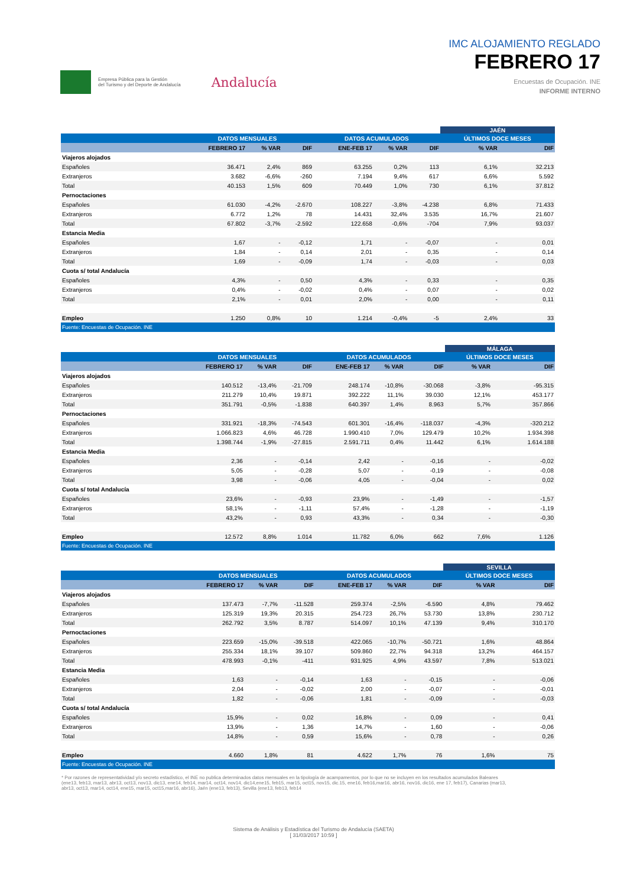Empresa Pública para la Gestión
del Turismo y del Deporte de Andalucía
Andalucía
IMC ALOJAMIENTO REGLADO
FEBRERO 17
Encuestas de Ocupación. INE
INFORME INTERNO
| | | | | | | | JAÉN | |
| | DATOS MENSUALES | | | DATOS ACUMULADOS | | | ÚLTIMOS DOCE MESES | |
| | FEBRERO 17 | % VAR | DIF | ENE-FEB 17 | % VAR | DIF | % VAR | DIF |
| Viajeros alojados | | | | | | | | |
| Españoles | 36.471 | 2,4% | 869 | 63.255 | 0,2% | 113 | 6,1% | 32.213 |
| Extranjeros | 3.682 | -6,6% | -260 | 7.194 | 9,4% | 617 | 6,6% | 5.592 |
| Total | 40.153 | 1,5% | 609 | 70.449 | 1,0% | 730 | 6,1% | 37.812 |
| Pernoctaciones | | | | | | | | |
| Españoles | 61.030 | -4,2% | -2.670 | 108.227 | -3,8% | -4.238 | 6,8% | 71.433 |
| Extranjeros | 6.772 | 1,2% | 78 | 14.431 | 32,4% | 3.535 | 16,7% | 21.607 |
| Total | 67.802 | -3,7% | -2.592 | 122.658 | -0,6% | -704 | 7,9% | 93.037 |
| Estancia Media | | | | | | | | |
| Españoles | 1,67 | - | -0,12 | 1,71 | - | -0,07 | - | 0,01 |
| Extranjeros | 1,84 | - | 0,14 | 2,01 | - | 0,35 | - | 0,14 |
| Total | 1,69 | - | -0,09 | 1,74 | - | -0,03 | - | 0,03 |
| Cuota s/ total Andalucía | | | | | | | | |
| Españoles | 4,3% | - | 0,50 | 4,3% | - | 0,33 | - | 0,35 |
| Extranjeros | 0,4% | - | -0,02 | 0,4% | - | 0,07 | - | 0,02 |
| Total | 2,1% | - | 0,01 | 2,0% | - | 0,00 | - | 0,11 |
| Empleo | 1.250 | 0,8% | 10 | 1.214 | -0,4% | -5 | 2,4% | 33 |
| Fuente: Encuestas de Ocupación. INE | | | | | | | | |
| | | | | | | | MÁLAGA | |
| | DATOS MENSUALES | | | DATOS ACUMULADOS | | | ÚLTIMOS DOCE MESES | |
| | FEBRERO 17 | % VAR | DIF | ENE-FEB 17 | % VAR | DIF | % VAR | DIF |
| Viajeros alojados | | | | | | | | |
| Españoles | 140.512 | -13,4% | -21.709 | 248.174 | -10,8% | -30.068 | -3,8% | -95.315 |
| Extranjeros | 211.279 | 10,4% | 19.871 | 392.222 | 11,1% | 39.030 | 12,1% | 453.177 |
| Total | 351.791 | -0,5% | -1.838 | 640.397 | 1,4% | 8.963 | 5,7% | 357.866 |
| Pernoctaciones | | | | | | | | |
| Españoles | 331.921 | -18,3% | -74.543 | 601.301 | -16,4% | -118.037 | -4,3% | -320.212 |
| Extranjeros | 1.066.823 | 4,6% | 46.728 | 1.990.410 | 7,0% | 129.479 | 10,2% | 1.934.398 |
| Total | 1.398.744 | -1,9% | -27.815 | 2.591.711 | 0,4% | 11.442 | 6,1% | 1.614.188 |
| Estancia Media | | | | | | | | |
| Españoles | 2,36 | - | -0,14 | 2,42 | - | -0,16 | - | -0,02 |
| Extranjeros | 5,05 | - | -0,28 | 5,07 | - | -0,19 | - | -0,08 |
| Total | 3,98 | - | -0,06 | 4,05 | - | -0,04 | - | 0,02 |
| Cuota s/ total Andalucía | | | | | | | | |
| Españoles | 23,6% | - | -0,93 | 23,9% | - | -1,49 | - | -1,57 |
| Extranjeros | 58,1% | - | -1,11 | 57,4% | - | -1,28 | - | -1,19 |
| Total | 43,2% | - | 0,93 | 43,3% | - | 0,34 | - | -0,30 |
| Empleo | 12.572 | 8,8% | 1.014 | 11.782 | 6,0% | 662 | 7,6% | 1.126 |
| Fuente: Encuestas de Ocupación. INE | | | | | | | | |
| | | | | | | | SEVILLA | |
| | DATOS MENSUALES | | | DATOS ACUMULADOS | | | ÚLTIMOS DOCE MESES | |
| | FEBRERO 17 | % VAR | DIF | ENE-FEB 17 | % VAR | DIF | % VAR | DIF |
| Viajeros alojados | | | | | | | | |
| Españoles | 137.473 | -7,7% | -11.528 | 259.374 | -2,5% | -6.590 | 4,8% | 79.462 |
| Extranjeros | 125.319 | 19,3% | 20.315 | 254.723 | 26,7% | 53.730 | 13,8% | 230.712 |
| Total | 262.792 | 3,5% | 8.787 | 514.097 | 10,1% | 47.139 | 9,4% | 310.170 |
| Pernoctaciones | | | | | | | | |
| Españoles | 223.659 | -15,0% | -39.518 | 422.065 | -10,7% | -50.721 | 1,6% | 48.864 |
| Extranjeros | 255.334 | 18,1% | 39.107 | 509.860 | 22,7% | 94.318 | 13,2% | 464.157 |
| Total | 478.993 | -0,1% | -411 | 931.925 | 4,9% | 43.597 | 7,8% | 513.021 |
| Estancia Media | | | | | | | | |
| Españoles | 1,63 | - | -0,14 | 1,63 | - | -0,15 | - | -0,06 |
| Extranjeros | 2,04 | - | -0,02 | 2,00 | - | -0,07 | - | -0,01 |
| Total | 1,82 | - | -0,06 | 1,81 | - | -0,09 | - | -0,03 |
| Cuota s/ total Andalucía | | | | | | | | |
| Españoles | 15,9% | - | 0,02 | 16,8% | - | 0,09 | - | 0,41 |
| Extranjeros | 13,9% | - | 1,36 | 14,7% | - | 1,60 | - | -0,06 |
| Total | 14,8% | - | 0,59 | 15,6% | - | 0,78 | - | 0,26 |
| Empleo | 4.660 | 1,8% | 81 | 4.622 | 1,7% | 76 | 1,6% | 75 |
| Fuente: Encuestas de Ocupación. INE | | | | | | | | |
* Por razones de representatividad y/o secreto estadístico, el INE no publica determinados datos mensuales en la tipología de acampamentos, por lo que no se incluyen en los resultados acumulados Baleares (ene13, feb13, mar13, abr13, oct13, nov13, dic13, ene14, feb14, mar14, oct14, nov14, dic14,ene15, feb15, mar15, oct15, nov15, dic.15, ene16, feb16,mar16, abr16, nov16, dic16, ene 17, feb17), Canarias (mar13, abr13, oct13, mar14, oct14, ene15, mar15, oct15,mar16, abr16), Jaén (ene13, feb13), Sevilla (ene13, feb13, feb14
Sistema de Análisis y Estadística del Turismo de Andalucía (SAETA)
[ 31/03/2017 10:59 ]